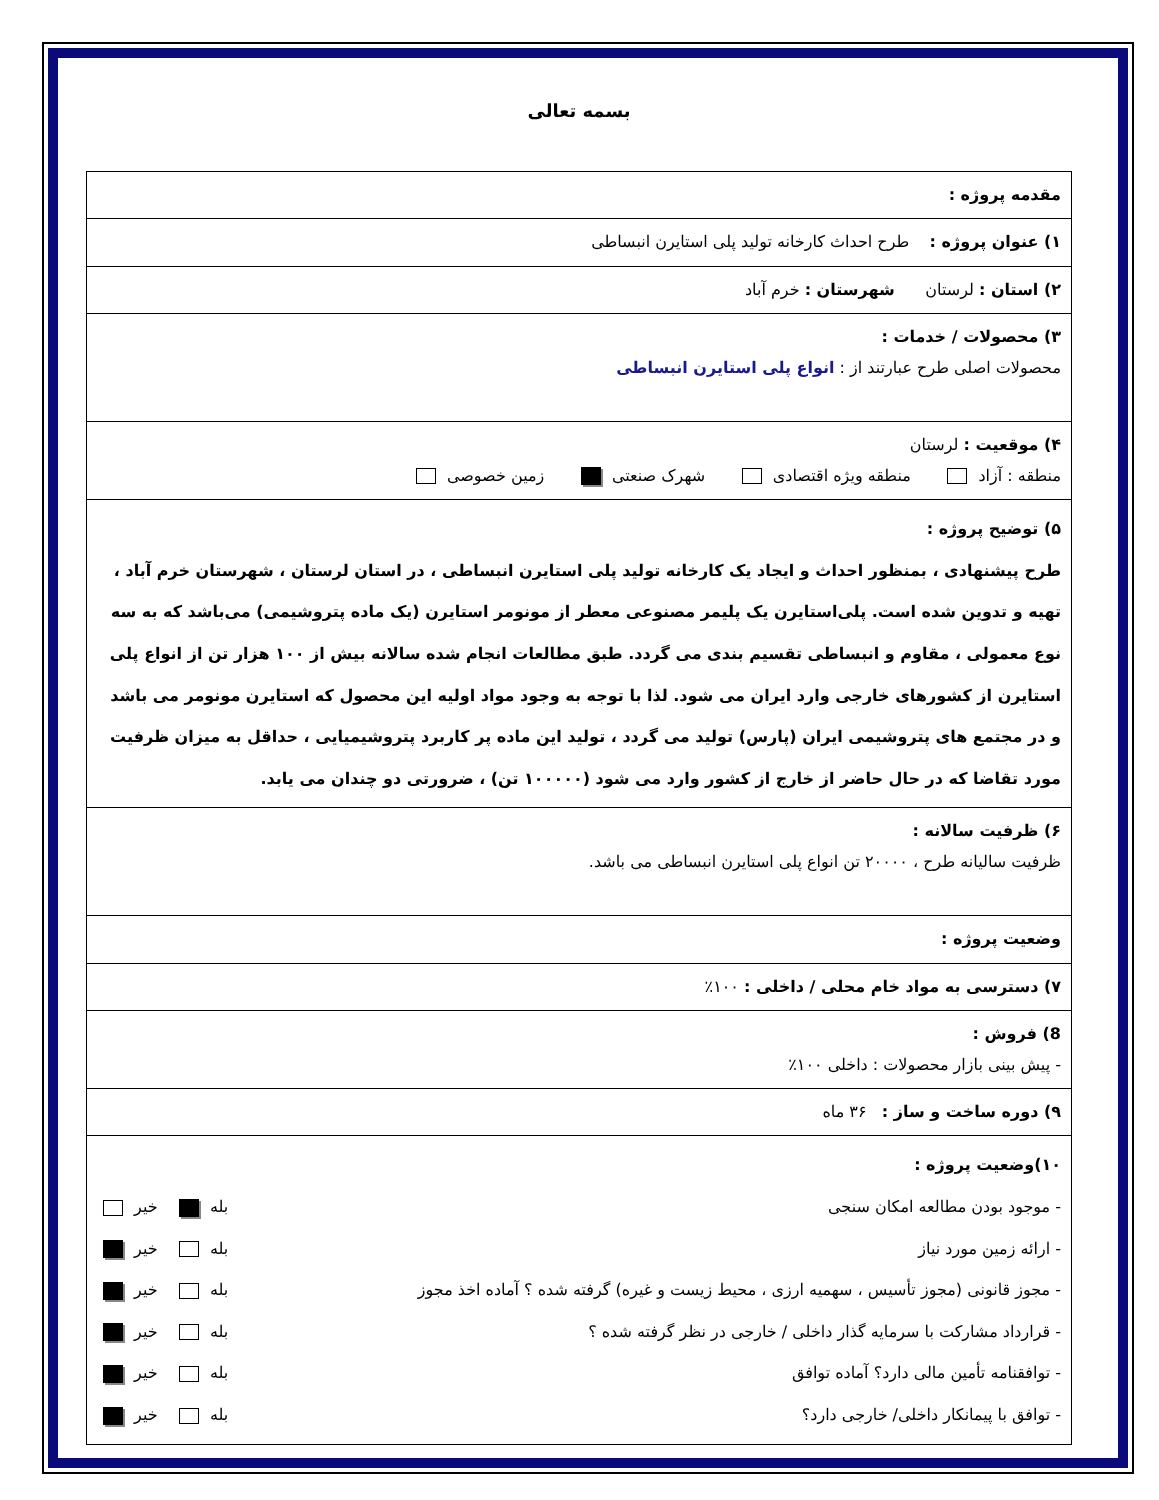بسمه تعالی
| مقدمه پروژه : |
| ۱) عنوان پروژه : طرح احداث کارخانه تولید پلی استایرن انبساطی |
| ۲) استان : لرستان شهرستان : خرم آباد |
| ۳) محصولات / خدمات : محصولات اصلی طرح عبارتند از : انواع پلی استایرن انبساطی |
| ۴) موقعیت : لرستان منطقه : آزاد منطقه ویژه اقتصادی شهرک صنعتی زمین خصوصی |
| ۵) توضیح پروژه : طرح پیشنهادی ، بمنظور احداث و ایجاد یک کارخانه تولید پلی استایرن انبساطی ، در استان لرستان ، شهرستان خرم آباد ، تهیه و تدوین شده است. پلی‌استایرن یک پلیمر مصنوعی معطر از مونومر استایرن (یک ماده پتروشیمی) می‌باشد که به سه نوع معمولی ، مقاوم و انبساطی تقسیم بندی می گردد. طبق مطالعات انجام شده سالانه بیش از ۱۰۰ هزار تن از انواع پلی استایرن از کشورهای خارجی وارد ایران می شود. لذا با توجه به وجود مواد اولیه این محصول که استایرن مونومر می باشد و در مجتمع های پتروشیمی ایران (پارس) تولید می گردد ، تولید این ماده پر کاربرد پتروشیمیایی ، حداقل به میزان ظرفیت مورد تقاضا که در حال حاضر از خارج از کشور وارد می شود (۱۰۰۰۰۰ تن) ، ضرورتی دو چندان می یابد. |
| ۶) ظرفیت سالانه : ظرفیت سالیانه طرح ، ۲۰۰۰۰ تن انواع پلی استایرن انبساطی می باشد. |
| وضعیت پروژه : |
| ۷) دسترسی به مواد خام محلی / داخلی : ۱۰۰٪ |
| 8) فروش : - پیش بینی بازار محصولات : داخلی ۱۰۰٪ |
| ۹) دوره ساخت و ساز : ۳۶ ماه |
| ۱۰)وضعیت پروژه : - موجود بودن مطالعه امکان سنجی بله خیر - ارائه زمین مورد نیاز بله خیر - مجوز قانونی (مجوز تأسیس ، سهمیه ارزی ، محیط زیست و غیره) گرفته شده ؟ آماده اخذ مجوز بله خیر - قرارداد مشارکت با سرمایه گذار داخلی / خارجی در نظر گرفته شده ؟ بله خیر - توافقنامه تأمین مالی دارد؟ آماده توافق بله خیر - توافق با پیمانکار داخلی/ خارجی دارد؟ بله خیر |